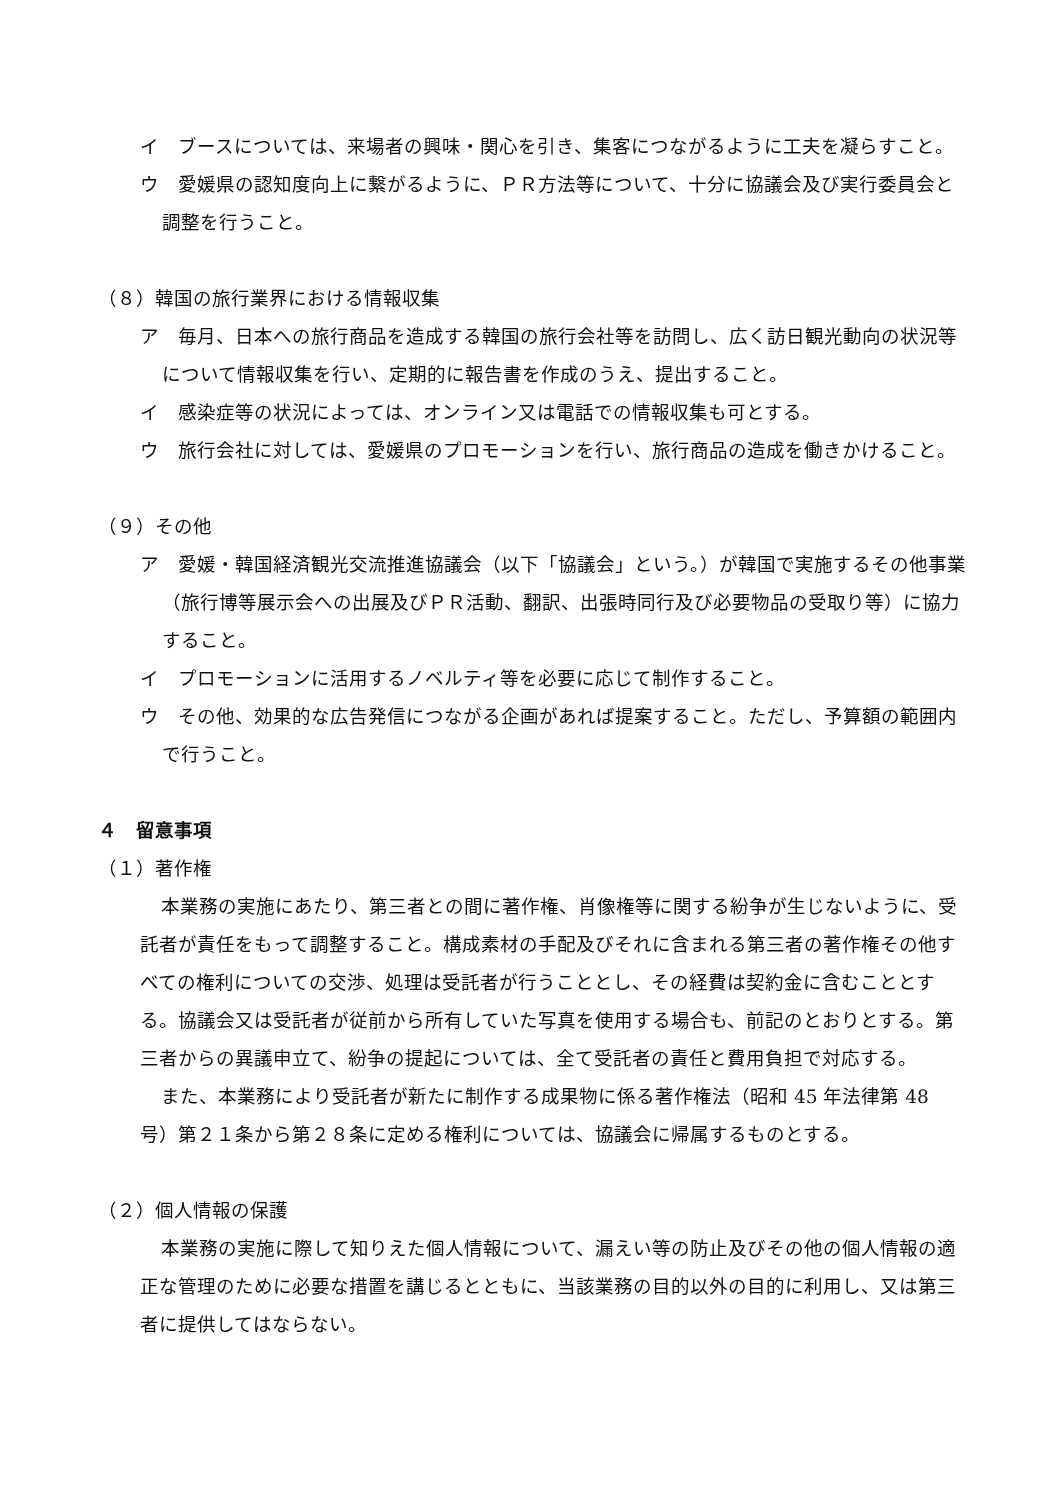イ　ブースについては、来場者の興味・関心を引き、集客につながるように工夫を凝らすこと。
ウ　愛媛県の認知度向上に繋がるように、ＰＲ方法等について、十分に協議会及び実行委員会と調整を行うこと。
（８）韓国の旅行業界における情報収集
ア　毎月、日本への旅行商品を造成する韓国の旅行会社等を訪問し、広く訪日観光動向の状況等について情報収集を行い、定期的に報告書を作成のうえ、提出すること。
イ　感染症等の状況によっては、オンライン又は電話での情報収集も可とする。
ウ　旅行会社に対しては、愛媛県のプロモーションを行い、旅行商品の造成を働きかけること。
（９）その他
ア　愛媛・韓国経済観光交流推進協議会（以下「協議会」という。）が韓国で実施するその他事業（旅行博等展示会への出展及びＰＲ活動、翻訳、出張時同行及び必要物品の受取り等）に協力すること。
イ　プロモーションに活用するノベルティ等を必要に応じて制作すること。
ウ　その他、効果的な広告発信につながる企画があれば提案すること。ただし、予算額の範囲内で行うこと。
４　留意事項
（１）著作権
本業務の実施にあたり、第三者との間に著作権、肖像権等に関する紛争が生じないように、受託者が責任をもって調整すること。構成素材の手配及びそれに含まれる第三者の著作権その他すべての権利についての交渉、処理は受託者が行うこととし、その経費は契約金に含むこととする。協議会又は受託者が従前から所有していた写真を使用する場合も、前記のとおりとする。第三者からの異議申立て、紛争の提起については、全て受託者の責任と費用負担で対応する。
また、本業務により受託者が新たに制作する成果物に係る著作権法（昭和 45 年法律第 48 号）第２１条から第２８条に定める権利については、協議会に帰属するものとする。
（２）個人情報の保護
本業務の実施に際して知りえた個人情報について、漏えい等の防止及びその他の個人情報の適正な管理のために必要な措置を講じるとともに、当該業務の目的以外の目的に利用し、又は第三者に提供してはならない。